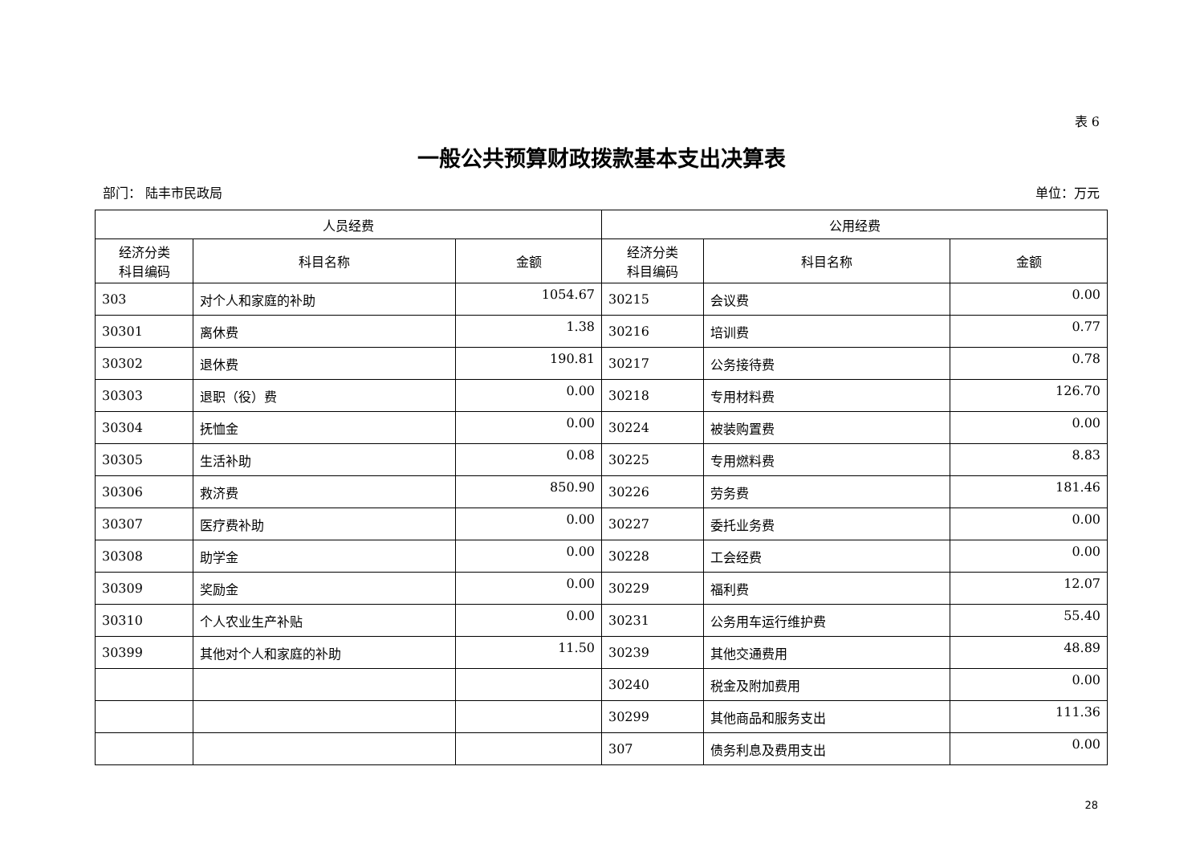表 6
一般公共预算财政拨款基本支出决算表
部门： 陆丰市民政局 单位：万元
| 人员经费 | | | 公用经费 | | |
| --- | --- | --- | --- | --- | --- |
| 经济分类 科目编码 | 科目名称 | 金额 | 经济分类 科目编码 | 科目名称 | 金额 |
| 303 | 对个人和家庭的补助 | 1054.67 | 30215 | 会议费 | 0.00 |
| 30301 | 离休费 | 1.38 | 30216 | 培训费 | 0.77 |
| 30302 | 退休费 | 190.81 | 30217 | 公务接待费 | 0.78 |
| 30303 | 退职（役）费 | 0.00 | 30218 | 专用材料费 | 126.70 |
| 30304 | 抚恤金 | 0.00 | 30224 | 被装购置费 | 0.00 |
| 30305 | 生活补助 | 0.08 | 30225 | 专用燃料费 | 8.83 |
| 30306 | 救济费 | 850.90 | 30226 | 劳务费 | 181.46 |
| 30307 | 医疗费补助 | 0.00 | 30227 | 委托业务费 | 0.00 |
| 30308 | 助学金 | 0.00 | 30228 | 工会经费 | 0.00 |
| 30309 | 奖励金 | 0.00 | 30229 | 福利费 | 12.07 |
| 30310 | 个人农业生产补贴 | 0.00 | 30231 | 公务用车运行维护费 | 55.40 |
| 30399 | 其他对个人和家庭的补助 | 11.50 | 30239 | 其他交通费用 | 48.89 |
| | | | 30240 | 税金及附加费用 | 0.00 |
| | | | 30299 | 其他商品和服务支出 | 111.36 |
| | | | 307 | 债务利息及费用支出 | 0.00 |
28